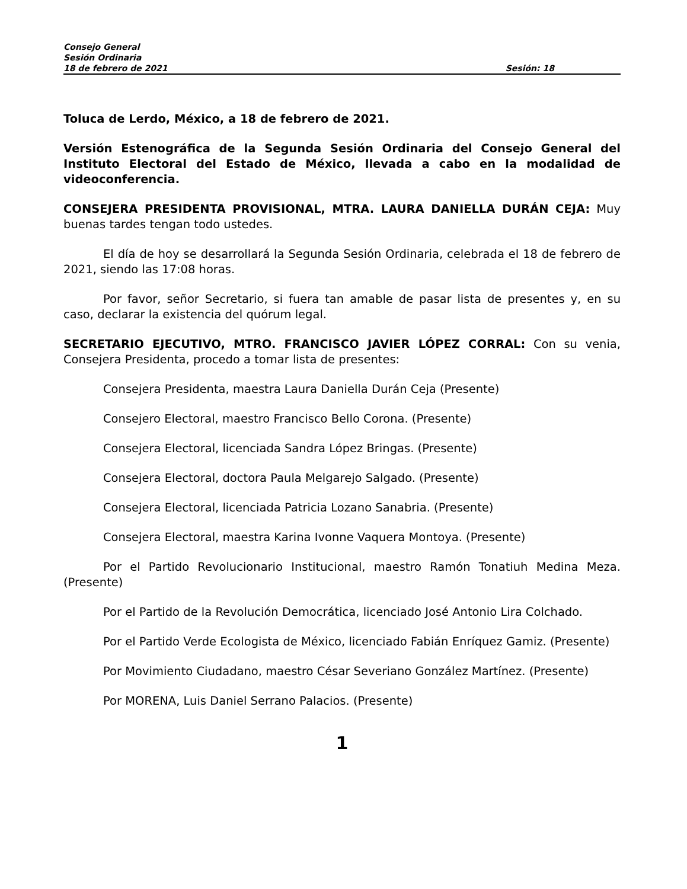Consejo General
Sesión Ordinaria
18 de febrero de 2021 Sesión: 18
Toluca de Lerdo, México, a 18 de febrero de 2021.
Versión Estenográfica de la Segunda Sesión Ordinaria del Consejo General del Instituto Electoral del Estado de México, llevada a cabo en la modalidad de videoconferencia.
CONSEJERA PRESIDENTA PROVISIONAL, MTRA. LAURA DANIELLA DURÁN CEJA: Muy buenas tardes tengan todo ustedes.
El día de hoy se desarrollará la Segunda Sesión Ordinaria, celebrada el 18 de febrero de 2021, siendo las 17:08 horas.
Por favor, señor Secretario, si fuera tan amable de pasar lista de presentes y, en su caso, declarar la existencia del quórum legal.
SECRETARIO EJECUTIVO, MTRO. FRANCISCO JAVIER LÓPEZ CORRAL: Con su venia, Consejera Presidenta, procedo a tomar lista de presentes:
Consejera Presidenta, maestra Laura Daniella Durán Ceja (Presente)
Consejero Electoral, maestro Francisco Bello Corona. (Presente)
Consejera Electoral, licenciada Sandra López Bringas. (Presente)
Consejera Electoral, doctora Paula Melgarejo Salgado. (Presente)
Consejera Electoral, licenciada Patricia Lozano Sanabria. (Presente)
Consejera Electoral, maestra Karina Ivonne Vaquera Montoya. (Presente)
Por el Partido Revolucionario Institucional, maestro Ramón Tonatiuh Medina Meza. (Presente)
Por el Partido de la Revolución Democrática, licenciado José Antonio Lira Colchado.
Por el Partido Verde Ecologista de México, licenciado Fabián Enríquez Gamiz. (Presente)
Por Movimiento Ciudadano, maestro César Severiano González Martínez. (Presente)
Por MORENA, Luis Daniel Serrano Palacios. (Presente)
1